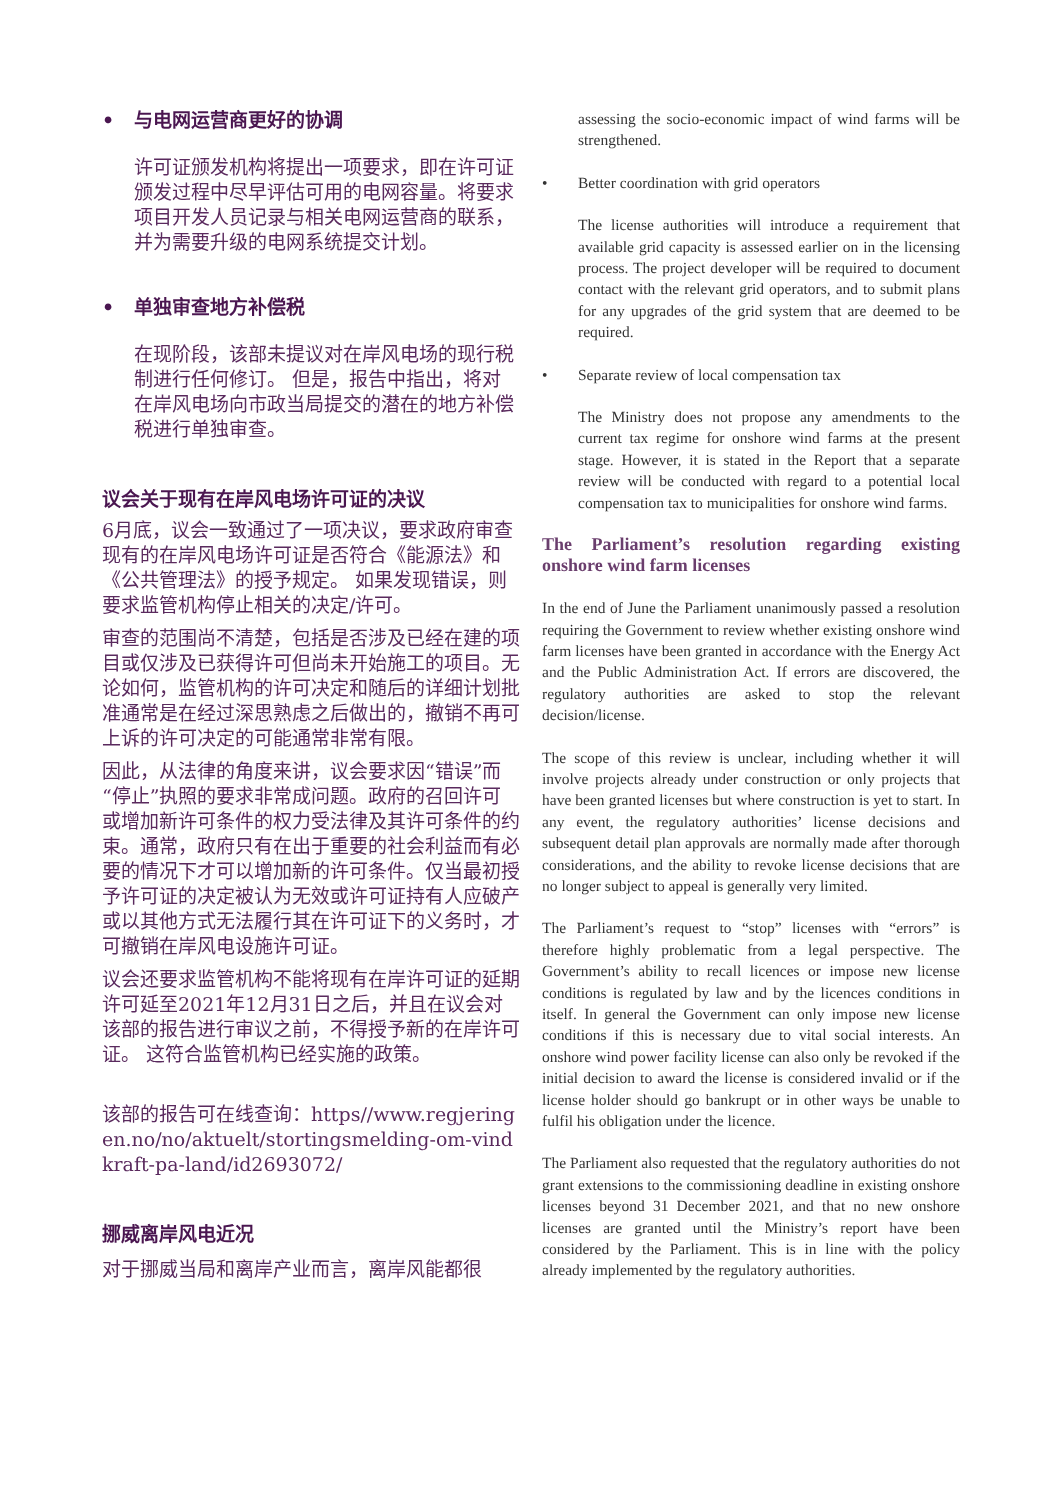• 与电网运营商更好的协调
许可证颁发机构将提出一项要求，即在许可证颁发过程中尽早评估可用的电网容量。将要求项目开发人员记录与相关电网运营商的联系，并为需要升级的电网系统提交计划。
• 单独审查地方补偿税
在现阶段，该部未提议对在岸风电场的现行税制进行任何修订。 但是，报告中指出，将对在岸风电场向市政当局提交的潜在的地方补偿税进行单独审查。
议会关于现有在岸风电场许可证的决议
6月底，议会一致通过了一项决议，要求政府审查现有的在岸风电场许可证是否符合《能源法》和《公共管理法》的授予规定。 如果发现错误，则要求监管机构停止相关的决定/许可。
审查的范围尚不清楚，包括是否涉及已经在建的项目或仅涉及已获得许可但尚未开始施工的项目。无论如何，监管机构的许可决定和随后的详细计划批准通常是在经过深思熟虑之后做出的，撤销不再可上诉的许可决定的可能通常非常有限。
因此，从法律的角度来讲，议会要求因“错误”而“停止”执照的要求非常成问题。政府的召回许可或增加新许可条件的权力受法律及其许可条件的约束。通常，政府只有在出于重要的社会利益而有必要的情况下才可以增加新的许可条件。仅当最初授予许可证的决定被认为无效或许可证持有人应破产或以其他方式无法履行其在许可证下的义务时，才可撤销在岸风电设施许可证。
议会还要求监管机构不能将现有在岸许可证的延期许可延至2021年12月31日之后，并且在议会对该部的报告进行审议之前，不得授予新的在岸许可证。 这符合监管机构已经实施的政策。
该部的报告可在线查询：https//www.regjeringen.no/no/aktuelt/stortingsmelding-om-vindkraft-pa-land/id2693072/
挪威离岸风电近况
对于挪威当局和离岸产业而言，离岸风能都很
assessing the socio-economic impact of wind farms will be strengthened.
• Better coordination with grid operators
The license authorities will introduce a requirement that available grid capacity is assessed earlier on in the licensing process. The project developer will be required to document contact with the relevant grid operators, and to submit plans for any upgrades of the grid system that are deemed to be required.
• Separate review of local compensation tax
The Ministry does not propose any amendments to the current tax regime for onshore wind farms at the present stage. However, it is stated in the Report that a separate review will be conducted with regard to a potential local compensation tax to municipalities for onshore wind farms.
The Parliament’s resolution regarding existing onshore wind farm licenses
In the end of June the Parliament unanimously passed a resolution requiring the Government to review whether existing onshore wind farm licenses have been granted in accordance with the Energy Act and the Public Administration Act. If errors are discovered, the regulatory authorities are asked to stop the relevant decision/license.
The scope of this review is unclear, including whether it will involve projects already under construction or only projects that have been granted licenses but where construction is yet to start. In any event, the regulatory authorities’ license decisions and subsequent detail plan approvals are normally made after thorough considerations, and the ability to revoke license decisions that are no longer subject to appeal is generally very limited.
The Parliament’s request to “stop” licenses with “errors” is therefore highly problematic from a legal perspective. The Government’s ability to recall licences or impose new license conditions is regulated by law and by the licences conditions in itself. In general the Government can only impose new license conditions if this is necessary due to vital social interests. An onshore wind power facility license can also only be revoked if the initial decision to award the license is considered invalid or if the license holder should go bankrupt or in other ways be unable to fulfil his obligation under the licence.
The Parliament also requested that the regulatory authorities do not grant extensions to the commissioning deadline in existing onshore licenses beyond 31 December 2021, and that no new onshore licenses are granted until the Ministry’s report have been considered by the Parliament. This is in line with the policy already implemented by the regulatory authorities.